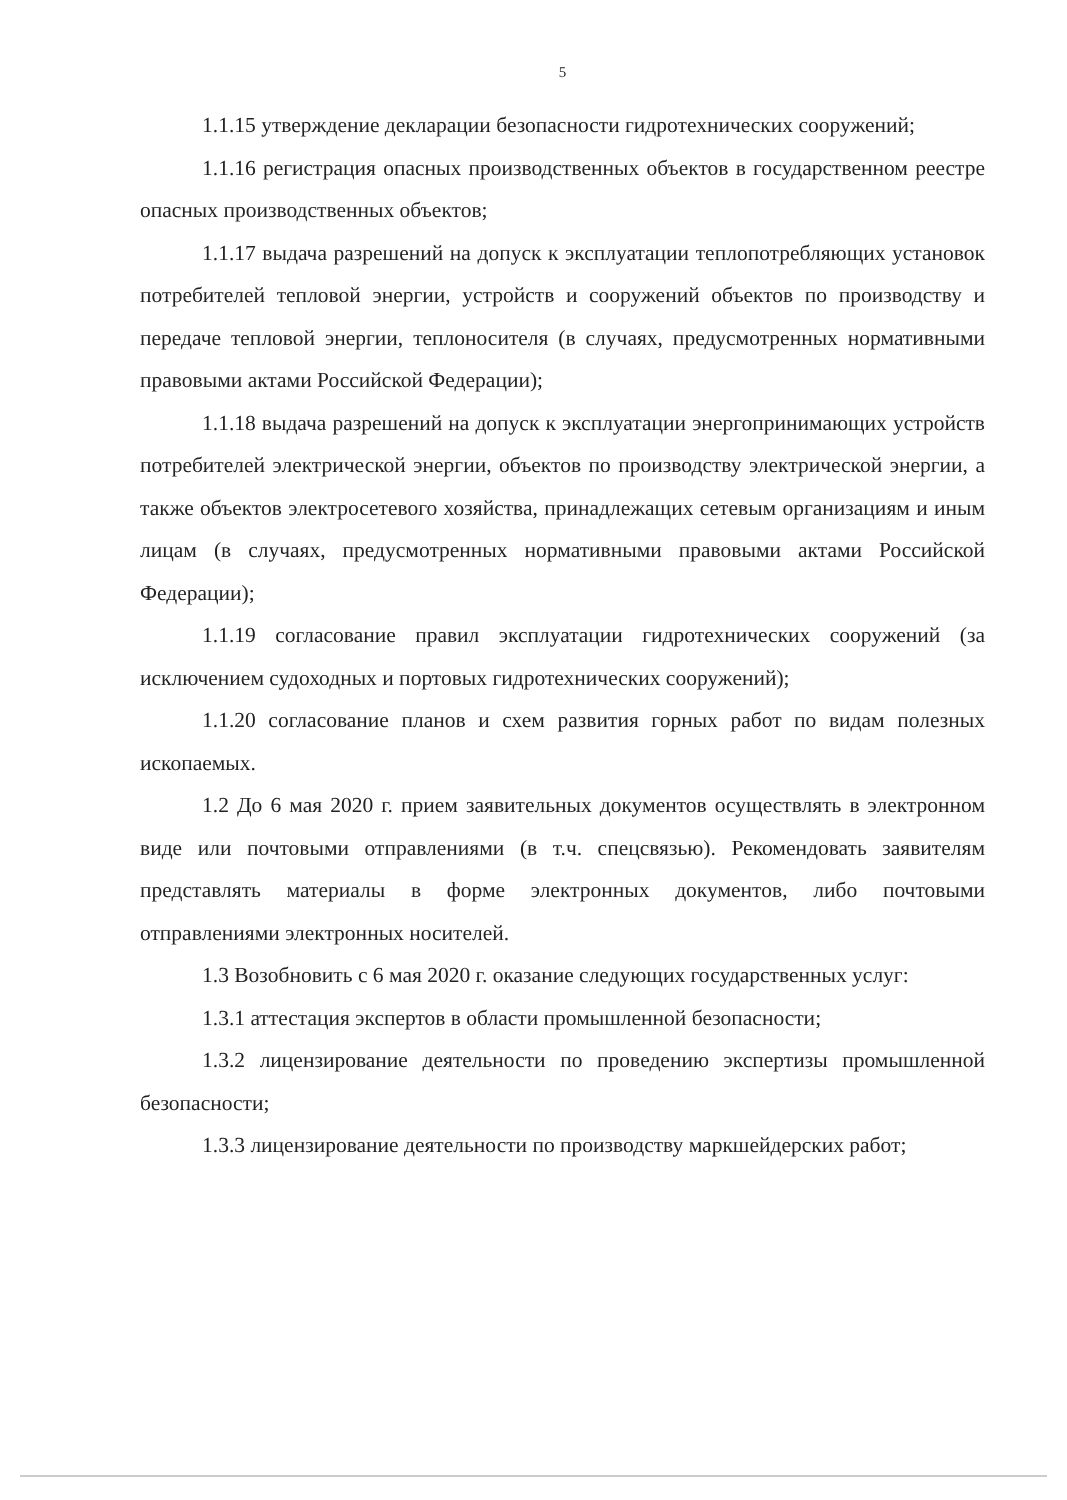5
1.1.15 утверждение декларации безопасности гидротехнических сооружений;
1.1.16 регистрация опасных производственных объектов в государственном реестре опасных производственных объектов;
1.1.17 выдача разрешений на допуск к эксплуатации теплопотребляющих установок потребителей тепловой энергии, устройств и сооружений объектов по производству и передаче тепловой энергии, теплоносителя (в случаях, предусмотренных нормативными правовыми актами Российской Федерации);
1.1.18 выдача разрешений на допуск к эксплуатации энергопринимающих устройств потребителей электрической энергии, объектов по производству электрической энергии, а также объектов электросетевого хозяйства, принадлежащих сетевым организациям и иным лицам (в случаях, предусмотренных нормативными правовыми актами Российской Федерации);
1.1.19 согласование правил эксплуатации гидротехнических сооружений (за исключением судоходных и портовых гидротехнических сооружений);
1.1.20 согласование планов и схем развития горных работ по видам полезных ископаемых.
1.2 До 6 мая 2020 г. прием заявительных документов осуществлять в электронном виде или почтовыми отправлениями (в т.ч. спецсвязью). Рекомендовать заявителям представлять материалы в форме электронных документов, либо почтовыми отправлениями электронных носителей.
1.3 Возобновить с 6 мая 2020 г. оказание следующих государственных услуг:
1.3.1 аттестация экспертов в области промышленной безопасности;
1.3.2 лицензирование деятельности по проведению экспертизы промышленной безопасности;
1.3.3 лицензирование деятельности по производству маркшейдерских работ;